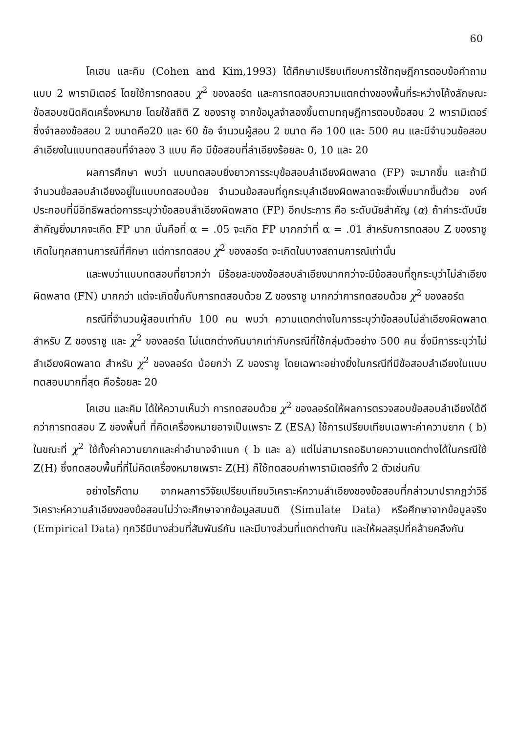60
โคเฮน และคิม (Cohen and Kim,1993) ได้ศึกษาเปรียบเทียบการใช้ทฤษฎีการตอบข้อคำถามแบบ 2 พารามิเตอร์ โดยใช้การทดสอบ χ<sup>2</sup> ของลอร์ด และการทดสอบความแตกต่างของพื้นที่ระหว่างโค้งลักษณะข้อสอบชนิดคิดเครื่องหมาย โดยใช้สถิติ Z ของราชู จากข้อมูลจำลองขึ้นตามทฤษฎีการตอบข้อสอบ 2 พารามิเตอร์ ซึ่งจำลองข้อสอบ 2 ขนาดคือ20 และ 60 ข้อ จำนวนผู้สอบ 2 ขนาด คือ 100 และ 500 คน และมีจำนวนข้อสอบลำเอียงในแบบทดสอบที่จำลอง 3 แบบ คือ มีข้อสอบที่ลำเอียงร้อยละ 0, 10 และ 20
ผลการศึกษา พบว่า แบบทดสอบยิ่งยาวการระบุข้อสอบลำเอียงผิดพลาด (FP) จะมากขึ้น และถ้ามีจำนวนข้อสอบลำเอียงอยู่ในแบบทดสอบน้อย จำนวนข้อสอบที่ถูกระบุลำเอียงผิดพลาดจะยิ่งเพิ่มมากขึ้นด้วย องค์ประกอบที่มีอิทธิพลต่อการระบุว่าข้อสอบลำเอียงผิดพลาด (FP) อีกประการ คือ ระดับนัยสำคัญ (α) ถ้าค่าระดับนัยสำคัญยิ่งมากจะเกิด FP มาก นั่นคือที่ α = .05 จะเกิด FP มากกว่าที่ α = .01 สำหรับการทดสอบ Z ของราชูเกิดในทุกสถานการณ์ที่ศึกษา แต่การทดสอบ χ<sup>2</sup> ของลอร์ด จะเกิดในบางสถานการณ์เท่านั้น
และพบว่าแบบทดสอบที่ยาวกว่า มีร้อยละของข้อสอบลำเอียงมากกว่าจะมีข้อสอบที่ถูกระบุว่าไม่ลำเอียงผิดพลาด (FN) มากกว่า แต่จะเกิดขึ้นกับการทดสอบด้วย Z ของราชู มากกว่าการทดสอบด้วย χ<sup>2</sup> ของลอร์ด
กรณีที่จำนวนผู้สอบเท่ากับ 100 คน พบว่า ความแตกต่างในการระบุว่าข้อสอบไม่ลำเอียงผิดพลาด สำหรับ Z ของราชู และ χ<sup>2</sup> ของลอร์ด ไม่แตกต่างกันมากเท่ากับกรณีที่ใช้กลุ่มตัวอย่าง 500 คน ซึ่งมีการระบุว่าไม่ลำเอียงผิดพลาด สำหรับ χ<sup>2</sup> ของลอร์ด น้อยกว่า Z ของราชู โดยเฉพาะอย่างยิ่งในกรณีที่มีข้อสอบลำเอียงในแบบทดสอบมากที่สุด คือร้อยละ 20
โคเฮน และคิม ได้ให้ความเห็นว่า การทดสอบด้วย χ<sup>2</sup> ของลอร์ดให้ผลการตรวจสอบข้อสอบลำเอียงได้ดีกว่าการทดสอบ Z ของพื้นที่ ที่คิดเครื่องหมายอาจเป็นเพราะ Z (ESA) ใช้การเปรียบเทียบเฉพาะค่าความยาก ( b) ในขณะที่ χ<sup>2</sup> ใช้ทั้งค่าความยากและค่าอำนาจจำแนก ( b และ a) แต่ไม่สามารถอธิบายความแตกต่างได้ในกรณีใช้ Z(H) ซึ่งทดสอบพื้นที่ที่ไม่คิดเครื่องหมายเพราะ Z(H) ก็ใช้ทดสอบค่าพารามิเตอร์ทั้ง 2 ตัวเช่นกัน
อย่างไรก็ตาม จากผลการวิจัยเปรียบเทียบวิเคราะห์ความลำเอียงของข้อสอบที่กล่าวมาปรากฏว่าวิธีวิเคราะห์ความลำเอียงของข้อสอบไม่ว่าจะศึกษาจากข้อมูลสมมติ (Simulate Data) หรือศึกษาจากข้อมูลจริง (Empirical Data) ทุกวิธีมีบางส่วนที่สัมพันธ์กัน และมีบางส่วนที่แตกต่างกัน และให้ผลสรุปที่คล้ายคลึงกัน